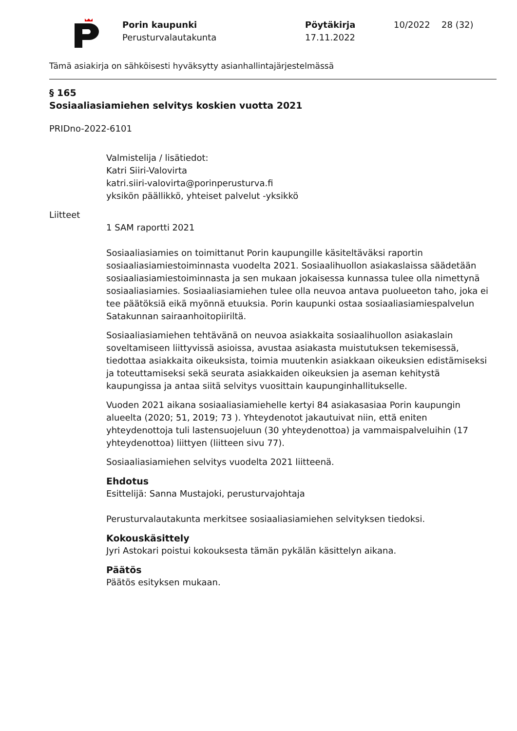Porin kaupunki
Perusturvalautakunta
Pöytäkirja
17.11.2022
10/2022 28 (32)
Tämä asiakirja on sähköisesti hyväksytty asianhallintajärjestelmässä
§ 165
Sosiaaliasiamiehen selvitys koskien vuotta 2021
PRIDno-2022-6101
Valmistelija / lisätiedot:
Katri Siiri-Valovirta
katri.siiri-valovirta@porinperusturva.fi
yksikön päällikkö, yhteiset palvelut -yksikkö
Liitteet
1 SAM raportti 2021
Sosiaaliasiamies on toimittanut Porin kaupungille käsiteltäväksi raportin sosiaaliasiamiestoiminnasta vuodelta 2021. Sosiaalihuollon asiakaslaissa säädetään sosiaaliasiamiestoiminnasta ja sen mukaan jokaisessa kunnassa tulee olla nimettynä sosiaaliasiamies. Sosiaaliasiamiehen tulee olla neuvoa antava puolueeton taho, joka ei tee päätöksiä eikä myönnä etuuksia. Porin kaupunki ostaa sosiaaliasiamiespalvelun Satakunnan sairaanhoitopiiriltä.
Sosiaaliasiamiehen tehtävänä on neuvoa asiakkaita sosiaalihuollon asiakaslain soveltamiseen liittyvissä asioissa, avustaa asiakasta muistutuksen tekemisessä, tiedottaa asiakkaita oikeuksista, toimia muutenkin asiakkaan oikeuksien edistämiseksi ja toteuttamiseksi sekä seurata asiakkaiden oikeuksien ja aseman kehitystä kaupungissa ja antaa siitä selvitys vuosittain kaupunginhallitukselle.
Vuoden 2021 aikana sosiaaliasiamiehelle kertyi 84 asiakasasiaa Porin kaupungin alueelta (2020; 51, 2019; 73 ). Yhteydenotot jakautuivat niin, että eniten yhteydenottoja tuli lastensuojeluun (30 yhteydenottoa) ja vammaispalveluihin (17 yhteydenottoa) liittyen (liitteen sivu 77).
Sosiaaliasiamiehen selvitys vuodelta 2021 liitteenä.
Ehdotus
Esittelijä: Sanna Mustajoki, perusturvajohtaja
Perusturvalautakunta merkitsee sosiaaliasiamiehen selvityksen tiedoksi.
Kokouskäsittely
Jyri Astokari poistui kokouksesta tämän pykälän käsittelyn aikana.
Päätös
Päätös esityksen mukaan.